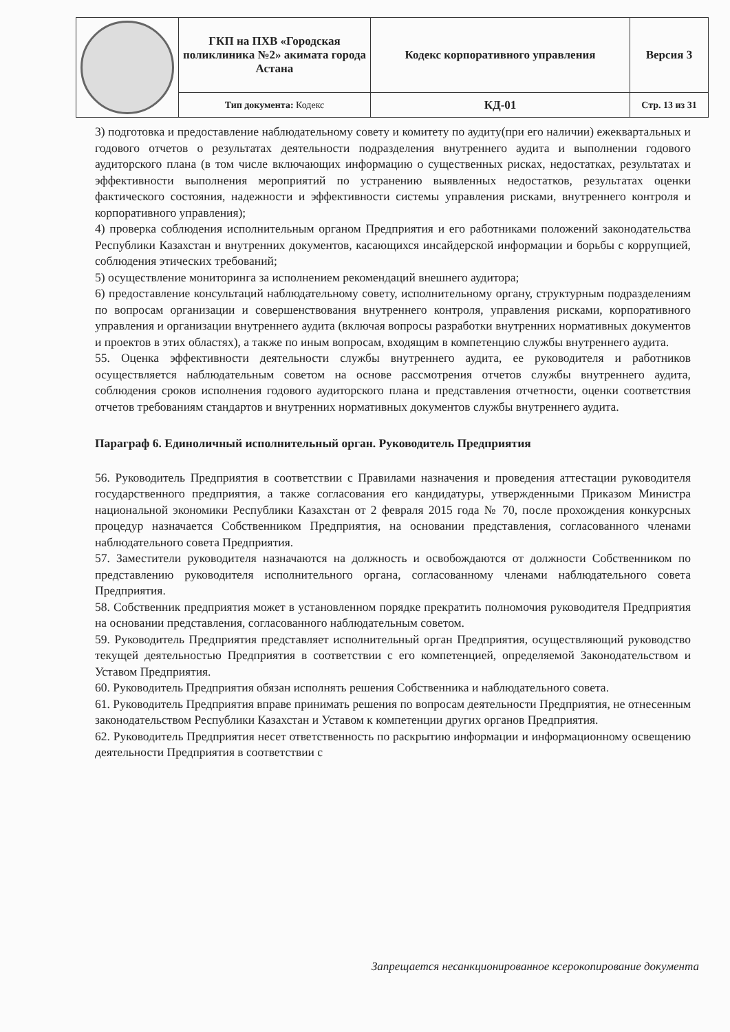| | ГКП на ПХВ «Городская поликлиника №2» акимата города Астана | Кодекс корпоративного управления | Версия 3 |
| | Тип документа: Кодекс | КД-01 | Стр. 13 из 31 |
3) подготовка и предоставление наблюдательному совету и комитету по аудиту(при его наличии) ежеквартальных и годового отчетов о результатах деятельности подразделения внутреннего аудита и выполнении годового аудиторского плана (в том числе включающих информацию о существенных рисках, недостатках, результатах и эффективности выполнения мероприятий по устранению выявленных недостатков, результатах оценки фактического состояния, надежности и эффективности системы управления рисками, внутреннего контроля и корпоративного управления);
4) проверка соблюдения исполнительным органом Предприятия и его работниками положений законодательства Республики Казахстан и внутренних документов, касающихся инсайдерской информации и борьбы с коррупцией, соблюдения этических требований;
5) осуществление мониторинга за исполнением рекомендаций внешнего аудитора;
6) предоставление консультаций наблюдательному совету, исполнительному органу, структурным подразделениям по вопросам организации и совершенствования внутреннего контроля, управления рисками, корпоративного управления и организации внутреннего аудита (включая вопросы разработки внутренних нормативных документов и проектов в этих областях), а также по иным вопросам, входящим в компетенцию службы внутреннего аудита.
55. Оценка эффективности деятельности службы внутреннего аудита, ее руководителя и работников осуществляется наблюдательным советом на основе рассмотрения отчетов службы внутреннего аудита, соблюдения сроков исполнения годового аудиторского плана и представления отчетности, оценки соответствия отчетов требованиям стандартов и внутренних нормативных документов службы внутреннего аудита.
Параграф 6. Единоличный исполнительный орган. Руководитель Предприятия
56. Руководитель Предприятия в соответствии с Правилами назначения и проведения аттестации руководителя государственного предприятия, а также согласования его кандидатуры, утвержденными Приказом Министра национальной экономики Республики Казахстан от 2 февраля 2015 года № 70, после прохождения конкурсных процедур назначается Собственником Предприятия, на основании представления, согласованного членами наблюдательного совета Предприятия.
57. Заместители руководителя назначаются на должность и освобождаются от должности Собственником по представлению руководителя исполнительного органа, согласованному членами наблюдательного совета Предприятия.
58. Собственник предприятия может в установленном порядке прекратить полномочия руководителя Предприятия на основании представления, согласованного наблюдательным советом.
59. Руководитель Предприятия представляет исполнительный орган Предприятия, осуществляющий руководство текущей деятельностью Предприятия в соответствии с его компетенцией, определяемой Законодательством и Уставом Предприятия.
60. Руководитель Предприятия обязан исполнять решения Собственника и наблюдательного совета.
61. Руководитель Предприятия вправе принимать решения по вопросам деятельности Предприятия, не отнесенным законодательством Республики Казахстан и Уставом к компетенции других органов Предприятия.
62. Руководитель Предприятия несет ответственность по раскрытию информации и информационному освещению деятельности Предприятия в соответствии с
Запрещается несанкционированное ксерокопирование документа